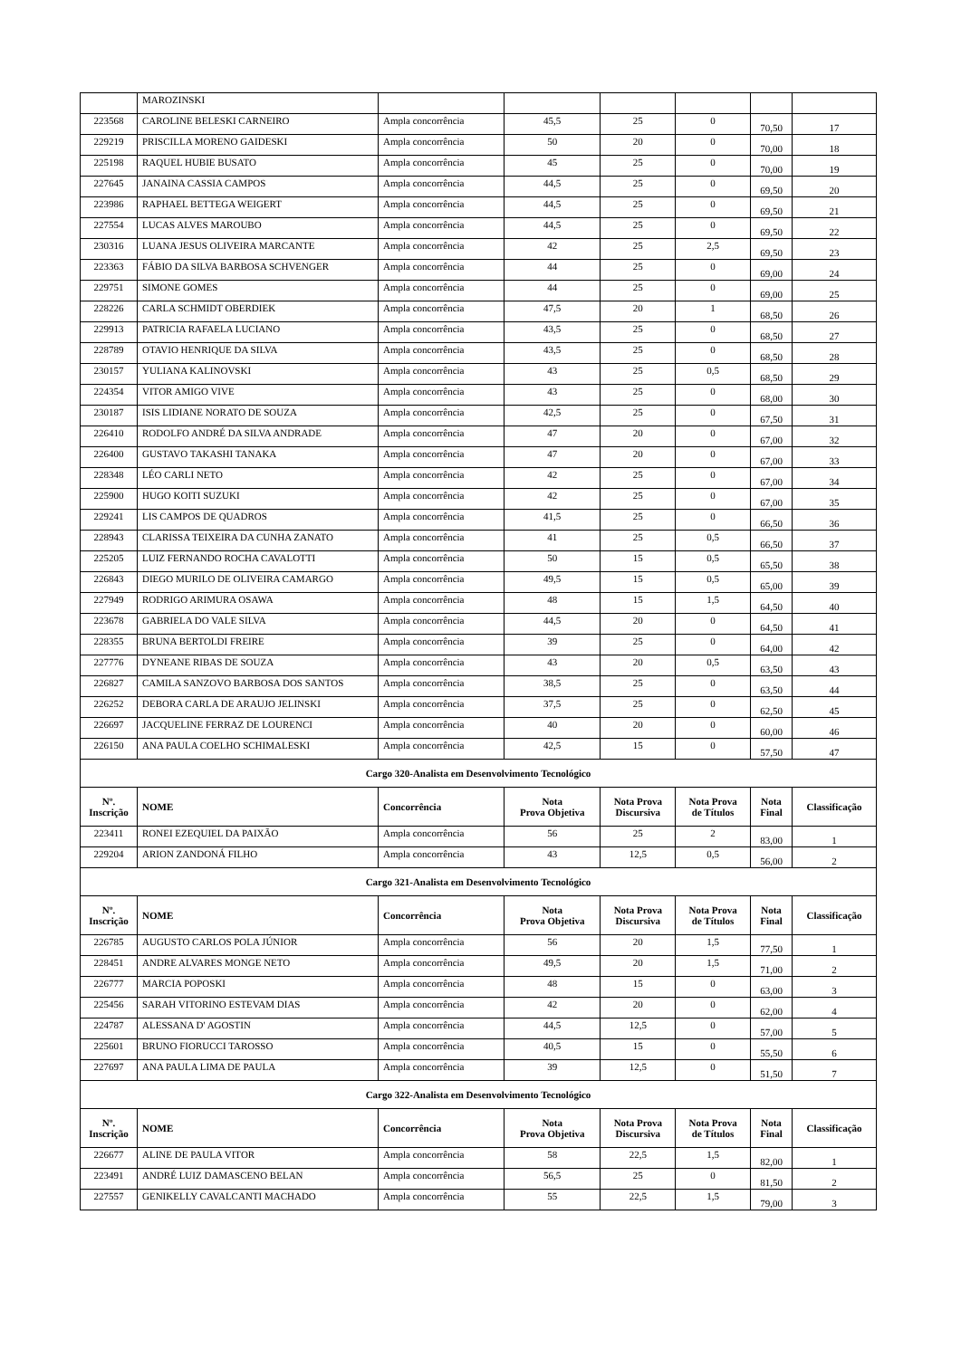| | MAROZINSKI | | | | | | |
| 223568 | CAROLINE BELESKI CARNEIRO | Ampla concorrência | 45,5 | 25 | 0 | 70,50 | 17 |
| 229219 | PRISCILLA MORENO GAIDESKI | Ampla concorrência | 50 | 20 | 0 | 70,00 | 18 |
| 225198 | RAQUEL HUBIE BUSATO | Ampla concorrência | 45 | 25 | 0 | 70,00 | 19 |
| 227645 | JANAINA CASSIA CAMPOS | Ampla concorrência | 44,5 | 25 | 0 | 69,50 | 20 |
| 223986 | RAPHAEL BETTEGA WEIGERT | Ampla concorrência | 44,5 | 25 | 0 | 69,50 | 21 |
| 227554 | LUCAS ALVES MAROUBO | Ampla concorrência | 44,5 | 25 | 0 | 69,50 | 22 |
| 230316 | LUANA JESUS OLIVEIRA MARCANTE | Ampla concorrência | 42 | 25 | 2,5 | 69,50 | 23 |
| 223363 | FÁBIO DA SILVA BARBOSA SCHVENGER | Ampla concorrência | 44 | 25 | 0 | 69,00 | 24 |
| 229751 | SIMONE GOMES | Ampla concorrência | 44 | 25 | 0 | 69,00 | 25 |
| 228226 | CARLA SCHMIDT OBERDIEK | Ampla concorrência | 47,5 | 20 | 1 | 68,50 | 26 |
| 229913 | PATRICIA RAFAELA LUCIANO | Ampla concorrência | 43,5 | 25 | 0 | 68,50 | 27 |
| 228789 | OTAVIO HENRIQUE DA SILVA | Ampla concorrência | 43,5 | 25 | 0 | 68,50 | 28 |
| 230157 | YULIANA KALINOVSKI | Ampla concorrência | 43 | 25 | 0,5 | 68,50 | 29 |
| 224354 | VITOR AMIGO VIVE | Ampla concorrência | 43 | 25 | 0 | 68,00 | 30 |
| 230187 | ISIS LIDIANE NORATO DE SOUZA | Ampla concorrência | 42,5 | 25 | 0 | 67,50 | 31 |
| 226410 | RODOLFO ANDRÉ DA SILVA ANDRADE | Ampla concorrência | 47 | 20 | 0 | 67,00 | 32 |
| 226400 | GUSTAVO TAKASHI TANAKA | Ampla concorrência | 47 | 20 | 0 | 67,00 | 33 |
| 228348 | LÉO CARLI NETO | Ampla concorrência | 42 | 25 | 0 | 67,00 | 34 |
| 225900 | HUGO KOITI SUZUKI | Ampla concorrência | 42 | 25 | 0 | 67,00 | 35 |
| 229241 | LIS CAMPOS DE QUADROS | Ampla concorrência | 41,5 | 25 | 0 | 66,50 | 36 |
| 228943 | CLARISSA TEIXEIRA DA CUNHA ZANATO | Ampla concorrência | 41 | 25 | 0,5 | 66,50 | 37 |
| 225205 | LUIZ FERNANDO ROCHA CAVALOTTI | Ampla concorrência | 50 | 15 | 0,5 | 65,50 | 38 |
| 226843 | DIEGO MURILO DE OLIVEIRA CAMARGO | Ampla concorrência | 49,5 | 15 | 0,5 | 65,00 | 39 |
| 227949 | RODRIGO ARIMURA OSAWA | Ampla concorrência | 48 | 15 | 1,5 | 64,50 | 40 |
| 223678 | GABRIELA DO VALE SILVA | Ampla concorrência | 44,5 | 20 | 0 | 64,50 | 41 |
| 228355 | BRUNA BERTOLDI FREIRE | Ampla concorrência | 39 | 25 | 0 | 64,00 | 42 |
| 227776 | DYNEANE RIBAS DE SOUZA | Ampla concorrência | 43 | 20 | 0,5 | 63,50 | 43 |
| 226827 | CAMILA SANZOVO BARBOSA DOS SANTOS | Ampla concorrência | 38,5 | 25 | 0 | 63,50 | 44 |
| 226252 | DEBORA CARLA DE ARAUJO JELINSKI | Ampla concorrência | 37,5 | 25 | 0 | 62,50 | 45 |
| 226697 | JACQUELINE FERRAZ DE LOURENCI | Ampla concorrência | 40 | 20 | 0 | 60,00 | 46 |
| 226150 | ANA PAULA COELHO SCHIMALESKI | Ampla concorrência | 42,5 | 15 | 0 | 57,50 | 47 |
| Cargo 320-Analista em Desenvolvimento Tecnológico | | | | | | | |
| Nº. Inscrição | NOME | Concorrência | Nota Prova Objetiva | Nota Prova Discursiva | Nota Prova de Títulos | Nota Final | Classificação |
| 223411 | RONEI EZEQUIEL DA PAIXÃO | Ampla concorrência | 56 | 25 | 2 | 83,00 | 1 |
| 229204 | ARION ZANDONÁ FILHO | Ampla concorrência | 43 | 12,5 | 0,5 | 56,00 | 2 |
| Cargo 321-Analista em Desenvolvimento Tecnológico | | | | | | | |
| Nº. Inscrição | NOME | Concorrência | Nota Prova Objetiva | Nota Prova Discursiva | Nota Prova de Títulos | Nota Final | Classificação |
| 226785 | AUGUSTO CARLOS POLA JÚNIOR | Ampla concorrência | 56 | 20 | 1,5 | 77,50 | 1 |
| 228451 | ANDRE ALVARES MONGE NETO | Ampla concorrência | 49,5 | 20 | 1,5 | 71,00 | 2 |
| 226777 | MARCIA POPOSKI | Ampla concorrência | 48 | 15 | 0 | 63,00 | 3 |
| 225456 | SARAH VITORINO ESTEVAM DIAS | Ampla concorrência | 42 | 20 | 0 | 62,00 | 4 |
| 224787 | ALESSANA D' AGOSTIN | Ampla concorrência | 44,5 | 12,5 | 0 | 57,00 | 5 |
| 225601 | BRUNO FIORUCCI TAROSSO | Ampla concorrência | 40,5 | 15 | 0 | 55,50 | 6 |
| 227697 | ANA PAULA LIMA DE PAULA | Ampla concorrência | 39 | 12,5 | 0 | 51,50 | 7 |
| Cargo 322-Analista em Desenvolvimento Tecnológico | | | | | | | |
| Nº. Inscrição | NOME | Concorrência | Nota Prova Objetiva | Nota Prova Discursiva | Nota Prova de Títulos | Nota Final | Classificação |
| 226677 | ALINE DE PAULA VITOR | Ampla concorrência | 58 | 22,5 | 1,5 | 82,00 | 1 |
| 223491 | ANDRÉ LUIZ DAMASCENO BELAN | Ampla concorrência | 56,5 | 25 | 0 | 81,50 | 2 |
| 227557 | GENIKELLY CAVALCANTI MACHADO | Ampla concorrência | 55 | 22,5 | 1,5 | 79,00 | 3 |